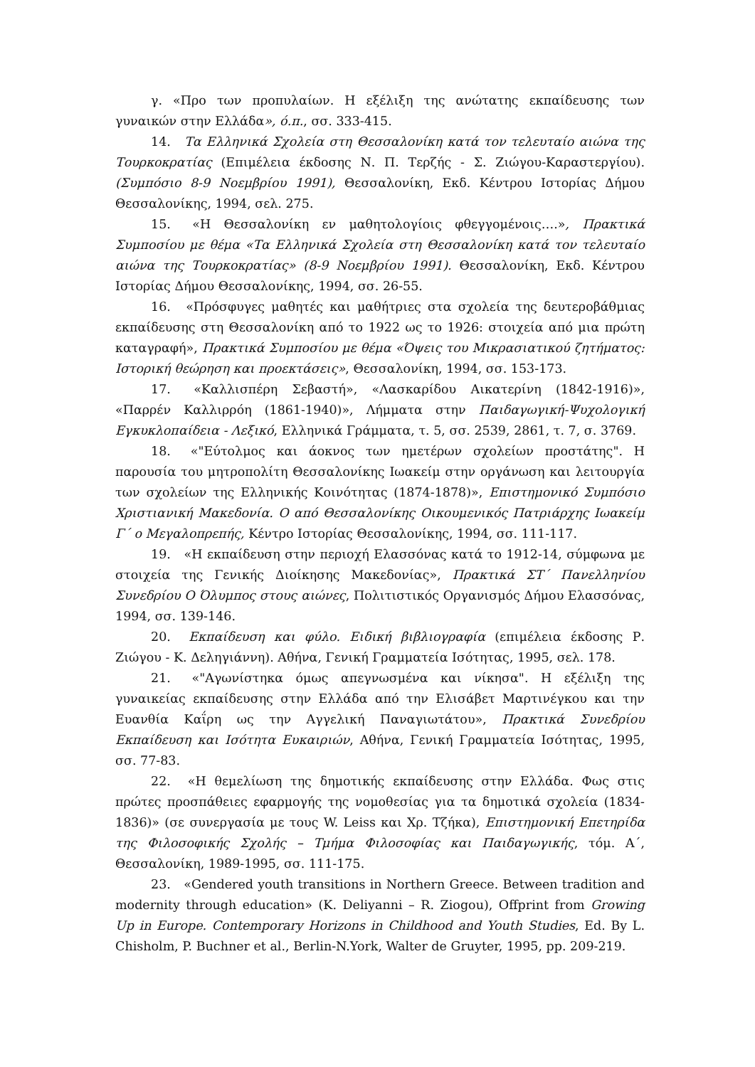γ. «Προ των προπυλαίων. Η εξέλιξη της ανώτατης εκπαίδευσης των γυναικών στην Ελλάδα», ό.π., σσ. 333-415.
14. Τα Ελληνικά Σχολεία στη Θεσσαλονίκη κατά τον τελευταίο αιώνα της Τουρκοκρατίας (Επιμέλεια έκδοσης Ν. Π. Τερζής - Σ. Ζιώγου-Καραστεργίου). (Συμπόσιο 8-9 Νοεμβρίου 1991), Θεσσαλονίκη, Εκδ. Κέντρου Ιστορίας Δήμου Θεσσαλονίκης, 1994, σελ. 275.
15. «Η Θεσσαλονίκη εν μαθητολογίοις φθεγγομένοις….», Πρακτικά Συμποσίου με θέμα «Τα Ελληνικά Σχολεία στη Θεσσαλονίκη κατά τον τελευταίο αιώνα της Τουρκοκρατίας» (8-9 Νοεμβρίου 1991). Θεσσαλονίκη, Εκδ. Κέντρου Ιστορίας Δήμου Θεσσαλονίκης, 1994, σσ. 26-55.
16. «Πρόσφυγες μαθητές και μαθήτριες στα σχολεία της δευτεροβάθμιας εκπαίδευσης στη Θεσσαλονίκη από το 1922 ως το 1926: στοιχεία από μια πρώτη καταγραφή», Πρακτικά Συμποσίου με θέμα «Όψεις του Μικρασιατικού ζητήματος: Ιστορική θεώρηση και προεκτάσεις», Θεσσαλονίκη, 1994, σσ. 153-173.
17. «Καλλισπέρη Σεβαστή», «Λασκαρίδου Αικατερίνη (1842-1916)», «Παρρέν Καλλιρρόη (1861-1940)», Λήμματα στην Παιδαγωγική-Ψυχολογική Εγκυκλοπαίδεια - Λεξικό, Ελληνικά Γράμματα, τ. 5, σσ. 2539, 2861, τ. 7, σ. 3769.
18. «"Εύτολμος και άοκνος των ημετέρων σχολείων προστάτης". Η παρουσία του μητροπολίτη Θεσσαλονίκης Ιωακείμ στην οργάνωση και λειτουργία των σχολείων της Ελληνικής Κοινότητας (1874-1878)», Επιστημονικό Συμπόσιο Χριστιανική Μακεδονία. Ο από Θεσσαλονίκης Οικουμενικός Πατριάρχης Ιωακείμ Γ΄ ο Μεγαλοπρεπής, Κέντρο Ιστορίας Θεσσαλονίκης, 1994, σσ. 111-117.
19. «Η εκπαίδευση στην περιοχή Ελασσόνας κατά το 1912-14, σύμφωνα με στοιχεία της Γενικής Διοίκησης Μακεδονίας», Πρακτικά ΣΤ΄ Πανελληνίου Συνεδρίου Ο Όλυμπος στους αιώνες, Πολιτιστικός Οργανισμός Δήμου Ελασσόνας, 1994, σσ. 139-146.
20. Εκπαίδευση και φύλο. Ειδική βιβλιογραφία (επιμέλεια έκδοσης Ρ. Ζιώγου - Κ. Δεληγιάννη). Αθήνα, Γενική Γραμματεία Ισότητας, 1995, σελ. 178.
21. «"Αγωνίστηκα όμως απεγνωσμένα και νίκησα". Η εξέλιξη της γυναικείας εκπαίδευσης στην Ελλάδα από την Ελισάβετ Μαρτινέγκου και την Ευανθία Καΐρη ως την Αγγελική Παναγιωτάτου», Πρακτικά Συνεδρίου Εκπαίδευση και Ισότητα Ευκαιριών, Αθήνα, Γενική Γραμματεία Ισότητας, 1995, σσ. 77-83.
22. «Η θεμελίωση της δημοτικής εκπαίδευσης στην Ελλάδα. Φως στις πρώτες προσπάθειες εφαρμογής της νομοθεσίας για τα δημοτικά σχολεία (1834-1836)» (σε συνεργασία με τους W. Leiss και Χρ. Τζήκα), Επιστημονική Επετηρίδα της Φιλοσοφικής Σχολής – Τμήμα Φιλοσοφίας και Παιδαγωγικής, τόμ. Α΄, Θεσσαλονίκη, 1989-1995, σσ. 111-175.
23. «Gendered youth transitions in Northern Greece. Between tradition and modernity through education» (K. Deliyanni – R. Ziogou), Offprint from Growing Up in Europe. Contemporary Horizons in Childhood and Youth Studies, Ed. By L. Chisholm, P. Buchner et al., Berlin-N.York, Walter de Gruyter, 1995, pp. 209-219.